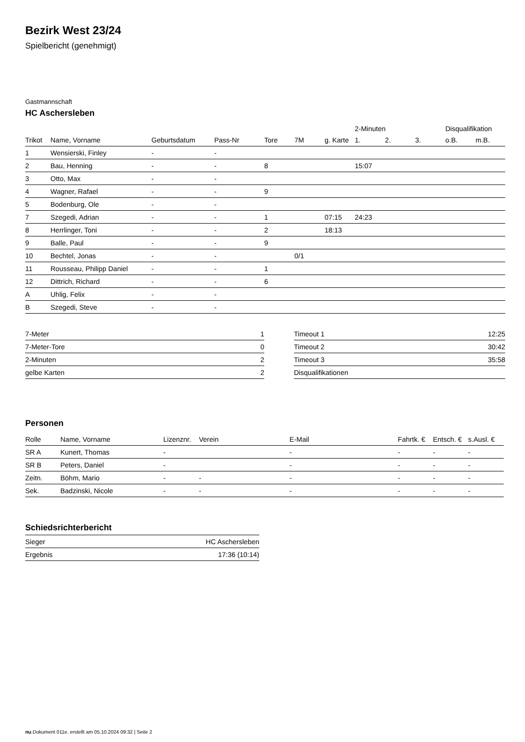Bezirk West 23/24
Spielbericht (genehmigt)
Gastmannschaft
HC Aschersleben
| | | | | | | | 2-Minuten | | | Disqualifikation | |
| --- | --- | --- | --- | --- | --- | --- | --- | --- | --- | --- | --- |
| Trikot | Name, Vorname | Geburtsdatum | Pass-Nr | Tore | 7M | g. Karte | 1. | 2. | 3. | o.B. | m.B. |
| 1 | Wensierski, Finley | - | - | | | | | | | | |
| 2 | Bau, Henning | - | - | 8 | | | 15:07 | | | | |
| 3 | Otto, Max | - | - | | | | | | | | |
| 4 | Wagner, Rafael | - | - | 9 | | | | | | | |
| 5 | Bodenburg, Ole | - | - | | | | | | | | |
| 7 | Szegedi, Adrian | - | - | 1 | | 07:15 | 24:23 | | | | |
| 8 | Herrlinger, Toni | - | - | 2 | | 18:13 | | | | | |
| 9 | Balle, Paul | - | - | 9 | | | | | | | |
| 10 | Bechtel, Jonas | - | - | | 0/1 | | | | | | |
| 11 | Rousseau, Philipp Daniel | - | - | 1 | | | | | | | |
| 12 | Dittrich, Richard | - | - | 6 | | | | | | | |
| A | Uhlig, Felix | - | - | | | | | | | | |
| B | Szegedi, Steve | - | - | | | | | | | | |
| 7-Meter | 1 |
| 7-Meter-Tore | 0 |
| 2-Minuten | 2 |
| gelbe Karten | 2 |
| Timeout 1 | 12:25 |
| Timeout 2 | 30:42 |
| Timeout 3 | 35:58 |
| Disqualifikationen | |
Personen
| Rolle | Name, Vorname | Lizenznr. | Verein | E-Mail | Fahrtk. € | Entsch. € | s.Ausl. € |
| --- | --- | --- | --- | --- | --- | --- | --- |
| SR A | Kunert, Thomas | - | | - | - | - | - |
| SR B | Peters, Daniel | - | | - | - | - | - |
| Zeitn. | Böhm, Mario | - | - | - | - | - | - |
| Sek. | Badzinski, Nicole | - | - | - | - | - | - |
Schiedsrichterbericht
| Sieger | HC Aschersleben |
| Ergebnis | 17:36 (10:14) |
nu.Dokument 011e, erstellt am 05.10.2024 09:32 | Seite 2